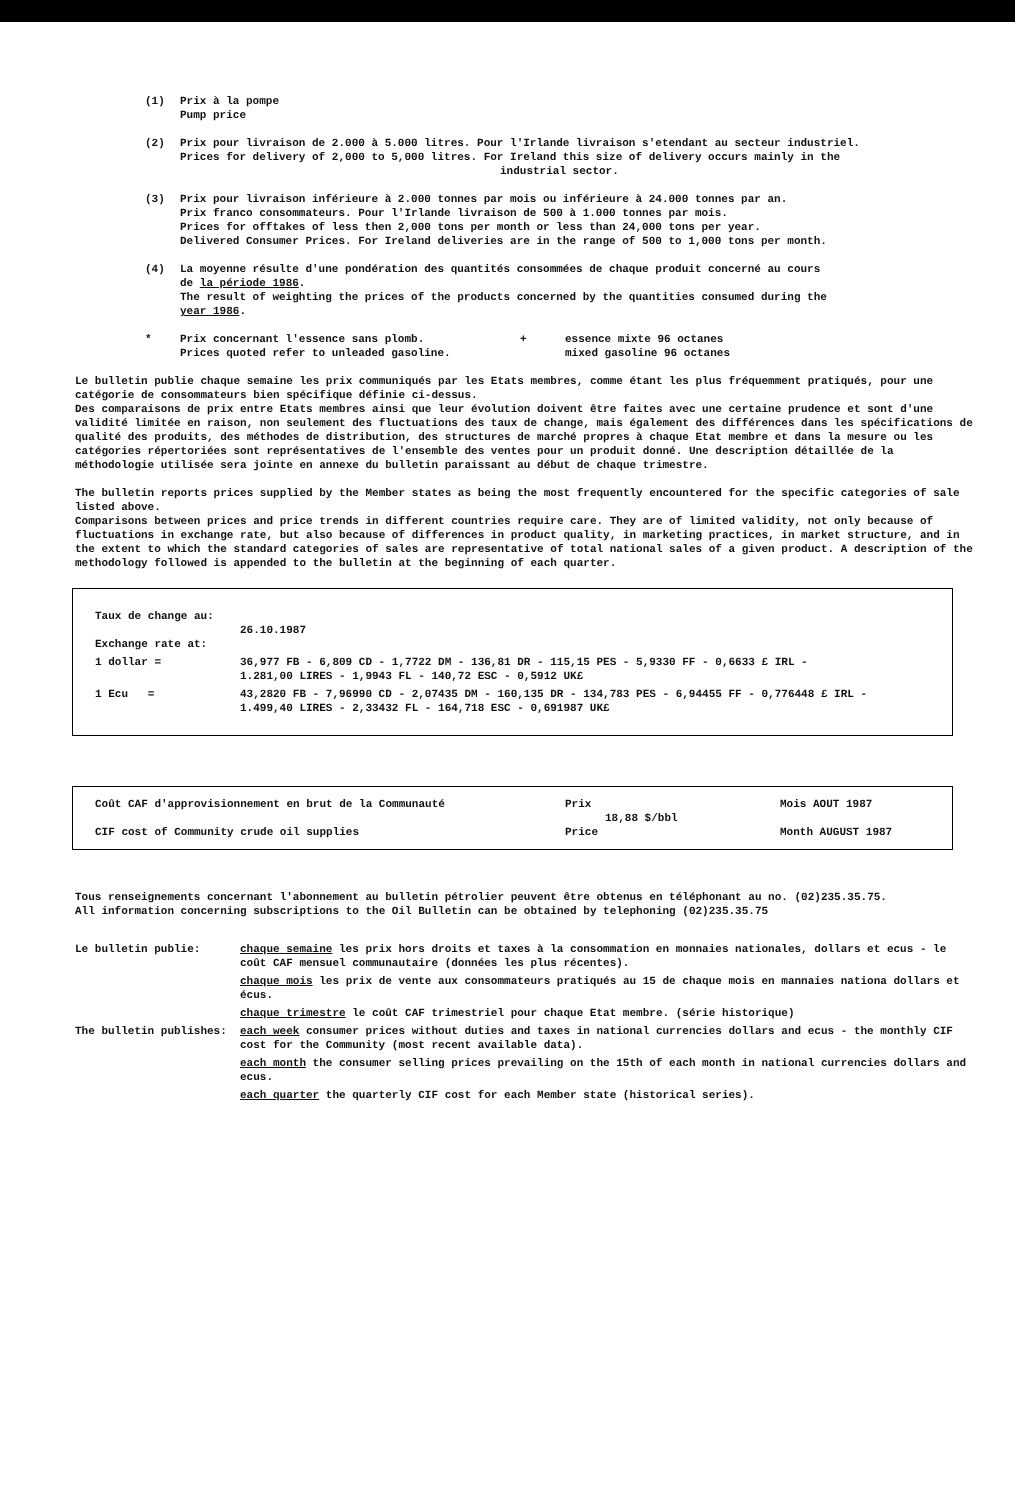(1) Prix à la pompe
Pump price
(2) Prix pour livraison de 2.000 à 5.000 litres. Pour l'Irlande livraison s'etendant au secteur industriel.
Prices for delivery of 2,000 to 5,000 litres. For Ireland this size of delivery occurs mainly in the
industrial sector.
(3) Prix pour livraison inférieure à 2.000 tonnes par mois ou inférieure à 24.000 tonnes par an.
Prix franco consommateurs. Pour l'Irlande livraison de 500 à 1.000 tonnes par mois.
Prices for offtakes of less then 2,000 tons per month or less than 24,000 tons per year.
Delivered Consumer Prices. For Ireland deliveries are in the range of 500 to 1,000 tons per month.
(4) La moyenne résulte d'une pondération des quantités consommées de chaque produit concerné au cours
de la période 1986.
The result of weighting the prices of the products concerned by the quantities consumed during the
year 1986.
* Prix concernant l'essence sans plomb.
Prices quoted refer to unleaded gasoline.
+ essence mixte 96 octanes
mixed gasoline 96 octanes
Le bulletin publie chaque semaine les prix communiqués par les Etats membres, comme étant les plus fréquemment pratiqués, pour une catégorie de consommateurs bien spécifique définie ci-dessus.
Des comparaisons de prix entre Etats membres ainsi que leur évolution doivent être faites avec une certaine prudence et sont d'une validité limitée en raison, non seulement des fluctuations des taux de change, mais également des différences dans les spécifications de qualité des produits, des méthodes de distribution, des structures de marché propres à chaque Etat membre et dans la mesure ou les catégories répertoriées sont représentatives de l'ensemble des ventes pour un produit donné. Une description détaillée de la méthodologie utilisée sera jointe en annexe du bulletin paraissant au début de chaque trimestre.
The bulletin reports prices supplied by the Member states as being the most frequently encountered for the specific categories of sale listed above.
Comparisons between prices and price trends in different countries require care. They are of limited validity, not only because of fluctuations in exchange rate, but also because of differences in product quality, in marketing practices, in market structure, and in the extent to which the standard categories of sales are representative of total national sales of a given product. A description of the methodology followed is appended to the bulletin at the beginning of each quarter.
| Taux de change au: Exchange rate at: | 26.10.1987 |
| 1 dollar = | 36,977 FB - 6,809 CD - 1,7722 DM - 136,81 DR - 115,15 PES - 5,9330 FF - 0,6633 £ IRL - 1.281,00 LIRES - 1,9943 FL - 140,72 ESC - 0,5912 UK£ |
| 1 Ecu = | 43,2820 FB - 7,96990 CD - 2,07435 DM - 160,135 DR - 134,783 PES - 6,94455 FF - 0,776448 £ IRL - 1.499,40 LIRES - 2,33432 FL - 164,718 ESC - 0,691987 UK£ |
| Coût CAF d'approvisionnement en brut de la Communauté CIF cost of Community crude oil supplies | Prix 18,88 $/bbl Price | Mois AOUT 1987 Month AUGUST 1987 |
Tous renseignements concernant l'abonnement au bulletin pétrolier peuvent être obtenus en téléphonant au no. (02)235.35.75.
All information concerning subscriptions to the Oil Bulletin can be obtained by telephoning (02)235.35.75
| Le bulletin publie: | chaque semaine les prix hors droits et taxes à la consommation en monnaies nationales, dollars et ecus - le coût CAF mensuel communautaire (données les plus récentes). |
| | chaque mois les prix de vente aux consommateurs pratiqués au 15 de chaque mois en mannaies nationa dollars et écus. |
| | chaque trimestre le coût CAF trimestriel pour chaque Etat membre. (série historique) |
| The bulletin publishes: | each week consumer prices without duties and taxes in national currencies dollars and ecus - the monthly CIF cost for the Community (most recent available data). |
| | each month the consumer selling prices prevailing on the 15th of each month in national currencies dollars and ecus. |
| | each quarter the quarterly CIF cost for each Member state (historical series). |